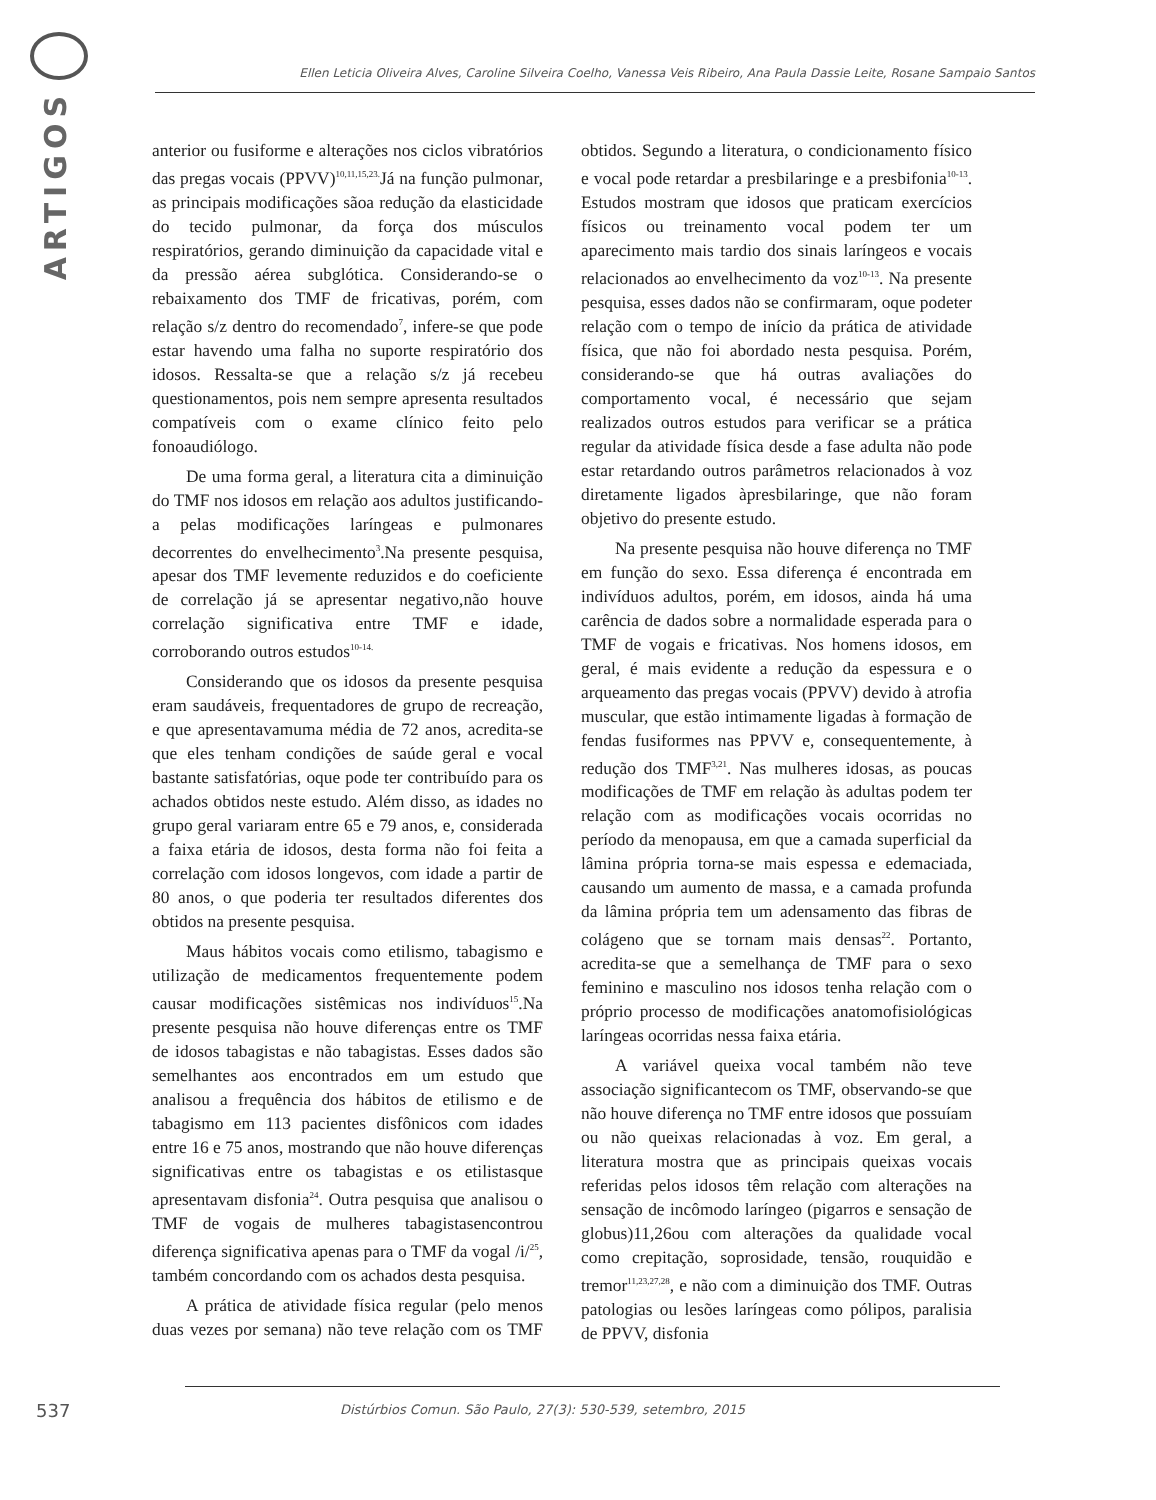ARTIGOS
Ellen Leticia Oliveira Alves, Caroline Silveira Coelho, Vanessa Veis Ribeiro, Ana Paula Dassie Leite, Rosane Sampaio Santos
anterior ou fusiforme e alterações nos ciclos vibratórios das pregas vocais (PPVV)<sup>10,11,15,23.</sup>Já na função pulmonar, as principais modificações sãoa redução da elasticidade do tecido pulmonar, da força dos músculos respiratórios, gerando diminuição da capacidade vital e da pressão aérea subglótica. Considerando-se o rebaixamento dos TMF de fricativas, porém, com relação s/z dentro do recomendado<sup>7</sup>, infere-se que pode estar havendo uma falha no suporte respiratório dos idosos. Ressalta-se que a relação s/z já recebeu questionamentos, pois nem sempre apresenta resultados compatíveis com o exame clínico feito pelo fonoaudiólogo.
De uma forma geral, a literatura cita a diminuição do TMF nos idosos em relação aos adultos justificando-a pelas modificações laríngeas e pulmonares decorrentes do envelhecimento<sup>3</sup>.Na presente pesquisa, apesar dos TMF levemente reduzidos e do coeficiente de correlação já se apresentar negativo,não houve correlação significativa entre TMF e idade, corroborando outros estudos<sup>10-14.</sup>
Considerando que os idosos da presente pesquisa eram saudáveis, frequentadores de grupo de recreação, e que apresentavamuma média de 72 anos, acredita-se que eles tenham condições de saúde geral e vocal bastante satisfatórias, oque pode ter contribuído para os achados obtidos neste estudo. Além disso, as idades no grupo geral variaram entre 65 e 79 anos, e, considerada a faixa etária de idosos, desta forma não foi feita a correlação com idosos longevos, com idade a partir de 80 anos, o que poderia ter resultados diferentes dos obtidos na presente pesquisa.
Maus hábitos vocais como etilismo, tabagismo e utilização de medicamentos frequentemente podem causar modificações sistêmicas nos indivíduos<sup>15</sup>.Na presente pesquisa não houve diferenças entre os TMF de idosos tabagistas e não tabagistas. Esses dados são semelhantes aos encontrados em um estudo que analisou a frequência dos hábitos de etilismo e de tabagismo em 113 pacientes disfônicos com idades entre 16 e 75 anos, mostrando que não houve diferenças significativas entre os tabagistas e os etilistasque apresentavam disfonia<sup>24</sup>. Outra pesquisa que analisou o TMF de vogais de mulheres tabagistasencontrou diferença significativa apenas para o TMF da vogal /i/<sup>25</sup>, também concordando com os achados desta pesquisa.
A prática de atividade física regular (pelo menos duas vezes por semana) não teve relação com os TMF obtidos. Segundo a literatura, o condicionamento físico e vocal pode retardar a presbilaringe e a presbifonia<sup>10-13</sup>. Estudos mostram que idosos que praticam exercícios físicos ou treinamento vocal podem ter um aparecimento mais tardio dos sinais laríngeos e vocais relacionados ao envelhecimento da voz<sup>10-13</sup>. Na presente pesquisa, esses dados não se confirmaram, oque podeter relação com o tempo de início da prática de atividade física, que não foi abordado nesta pesquisa. Porém, considerando-se que há outras avaliações do comportamento vocal, é necessário que sejam realizados outros estudos para verificar se a prática regular da atividade física desde a fase adulta não pode estar retardando outros parâmetros relacionados à voz diretamente ligados àpresbilaringe, que não foram objetivo do presente estudo.
Na presente pesquisa não houve diferença no TMF em função do sexo. Essa diferença é encontrada em indivíduos adultos, porém, em idosos, ainda há uma carência de dados sobre a normalidade esperada para o TMF de vogais e fricativas. Nos homens idosos, em geral, é mais evidente a redução da espessura e o arqueamento das pregas vocais (PPVV) devido à atrofia muscular, que estão intimamente ligadas à formação de fendas fusiformes nas PPVV e, consequentemente, à redução dos TMF<sup>3,21</sup>. Nas mulheres idosas, as poucas modificações de TMF em relação às adultas podem ter relação com as modificações vocais ocorridas no período da menopausa, em que a camada superficial da lâmina própria torna-se mais espessa e edemaciada, causando um aumento de massa, e a camada profunda da lâmina própria tem um adensamento das fibras de colágeno que se tornam mais densas<sup>22</sup>. Portanto, acredita-se que a semelhança de TMF para o sexo feminino e masculino nos idosos tenha relação com o próprio processo de modificações anatomofisiológicas laríngeas ocorridas nessa faixa etária.
A variável queixa vocal também não teve associação significantecom os TMF, observando-se que não houve diferença no TMF entre idosos que possuíam ou não queixas relacionadas à voz. Em geral, a literatura mostra que as principais queixas vocais referidas pelos idosos têm relação com alterações na sensação de incômodo laríngeo (pigarros e sensação de globus)11,26ou com alterações da qualidade vocal como crepitação, soprosidade, tensão, rouquidão e tremor<sup>11,23,27,28</sup>, e não com a diminuição dos TMF. Outras patologias ou lesões laríngeas como pólipos, paralisia de PPVV, disfonia
537
Distúrbios Comun. São Paulo, 27(3): 530-539, setembro, 2015